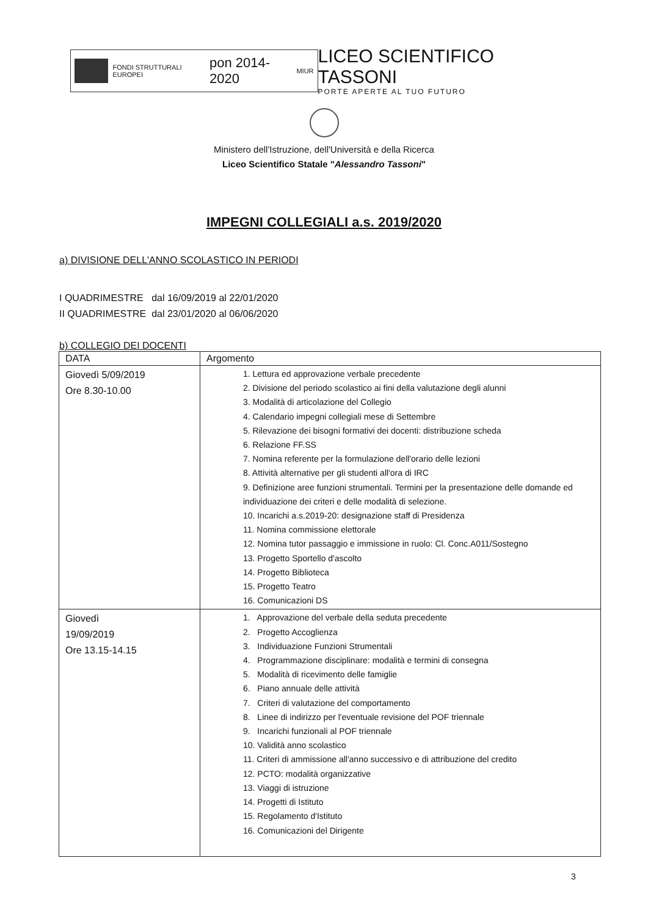FONDI STRUTTURALI EUROPEI
pon 2014-2020
MIUR
LICEO SCIENTIFICO TASSONI
PORTE APERTE AL TUO FUTURO
Ministero dell'Istruzione, dell'Università e della Ricerca
Liceo Scientifico Statale "Alessandro Tassoni"
IMPEGNI COLLEGIALI a.s. 2019/2020
a) DIVISIONE DELL'ANNO SCOLASTICO IN PERIODI
I QUADRIMESTRE dal 16/09/2019 al 22/01/2020
II QUADRIMESTRE dal 23/01/2020 al 06/06/2020
b) COLLEGIO DEI DOCENTI
| DATA | Argomento |
| --- | --- |
| Giovedì 5/09/2019 Ore 8.30-10.00 | 1. Lettura ed approvazione verbale precedente 2. Divisione del periodo scolastico ai fini della valutazione degli alunni 3. Modalità di articolazione del Collegio 4. Calendario impegni collegiali mese di Settembre 5. Rilevazione dei bisogni formativi dei docenti: distribuzione scheda 6. Relazione FF.SS 7. Nomina referente per la formulazione dell'orario delle lezioni 8. Attività alternative per gli studenti all'ora di IRC 9. Definizione aree funzioni strumentali. Termini per la presentazione delle domande ed individuazione dei criteri e delle modalità di selezione. 10. Incarichi a.s.2019-20: designazione staff di Presidenza 11. Nomina commissione elettorale 12. Nomina tutor passaggio e immissione in ruolo: Cl. Conc.A011/Sostegno 13. Progetto Sportello d'ascolto 14. Progetto Biblioteca 15. Progetto Teatro 16. Comunicazioni DS |
| Giovedì 19/09/2019 Ore 13.15-14.15 | 1. Approvazione del verbale della seduta precedente 2. Progetto Accoglienza 3. Individuazione Funzioni Strumentali 4. Programmazione disciplinare: modalità e termini di consegna 5. Modalità di ricevimento delle famiglie 6. Piano annuale delle attività 7. Criteri di valutazione del comportamento 8. Linee di indirizzo per l'eventuale revisione del POF triennale 9. Incarichi funzionali al POF triennale 10. Validità anno scolastico 11. Criteri di ammissione all'anno successivo e di attribuzione del credito 12. PCTO: modalità organizzative 13. Viaggi di istruzione 14. Progetti di Istituto 15. Regolamento d'Istituto 16. Comunicazioni del Dirigente |
3